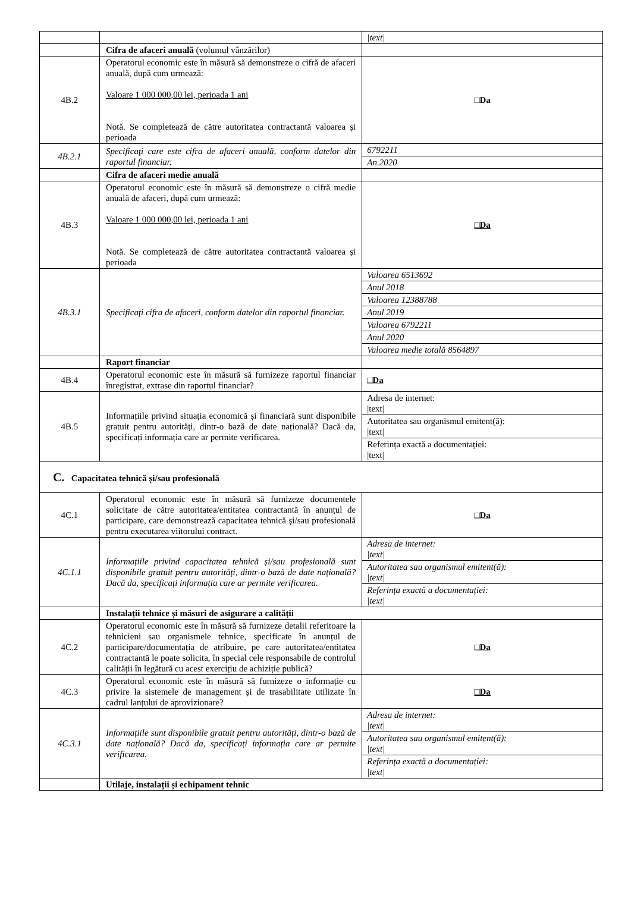| | | /text/ |
| | Cifra de afaceri anuală (volumul vânzărilor) | |
| 4B.2 | Operatorul economic este în măsură să demonstreze o cifră de afaceri anuală, după cum urmează: Valoare 1 000 000,00 lei, perioada 1 ani Notă. Se completează de către autoritatea contractantă valoarea și perioada | □Da |
| 4B.2.1 | Specificaţi care este cifra de afaceri anuală, conform datelor din raportul financiar. | 6792211 |
| | | An.2020 |
| | Cifra de afaceri medie anuală | |
| 4B.3 | Operatorul economic este în măsură să demonstreze o cifră medie anuală de afaceri, după cum urmează: Valoare 1 000 000,00 lei, perioada 1 ani Notă. Se completează de către autoritatea contractantă valoarea și perioada | □Da |
| 4B.3.1 | Specificaţi cifra de afaceri, conform datelor din raportul financiar. | Valoarea 6513692 |
| | | Anul 2018 |
| | | Valoarea 12388788 |
| | | Anul 2019 |
| | | Valoarea 6792211 |
| | | Anul 2020 |
| | | Valoarea medie totală 8564897 |
| | Raport financiar | |
| 4B.4 | Operatorul economic este în măsură să furnizeze raportul financiar înregistrat, extrase din raportul financiar? | □Da |
| 4B.5 | Informațiile privind situația economică și financiară sunt disponibile gratuit pentru autorități, dintr-o bază de date națională? Dacă da, specificați informația care ar permite verificarea. | Adresa de internet: /text/ |
| | | Autoritatea sau organismul emitent(ă): /text/ |
| | | Referința exactă a documentației: /text/ |
| C. Capacitatea tehnică și/sau profesională | | |
| 4C.1 | Operatorul economic este în măsură să furnizeze documentele solicitate de către autoritatea/entitatea contractantă în anunțul de participare, care demonstrează capacitatea tehnică și/sau profesională pentru executarea viitorului contract. | □Da |
| 4C.1.1 | Informațiile privind capacitatea tehnică și/sau profesională sunt disponibile gratuit pentru autorități, dintr-o bază de date națională? Dacă da, specificați informația care ar permite verificarea. | Adresa de internet: /text/ |
| | | Autoritatea sau organismul emitent(ă): /text/ |
| | | Referința exactă a documentației: /text/ |
| | Instalații tehnice și măsuri de asigurare a calității | |
| 4C.2 | Operatorul economic este în măsură să furnizeze detalii referitoare la tehnicieni sau organismele tehnice, specificate în anunțul de participare/documentația de atribuire, pe care autoritatea/entitatea contractantă le poate solicita, în special cele responsabile de controlul calității în legătură cu acest exercițiu de achiziție publică? | □Da |
| 4C.3 | Operatorul economic este în măsură să furnizeze o informație cu privire la sistemele de management și de trasabilitate utilizate în cadrul lanțului de aprovizionare? | □Da |
| 4C.3.1 | Informațiile sunt disponibile gratuit pentru autorități, dintr-o bază de date națională? Dacă da, specificați informația care ar permite verificarea. | Adresa de internet: /text/ |
| | | Autoritatea sau organismul emitent(ă): /text/ |
| | | Referința exactă a documentației: /text/ |
| | Utilaje, instalații și echipament tehnic | |